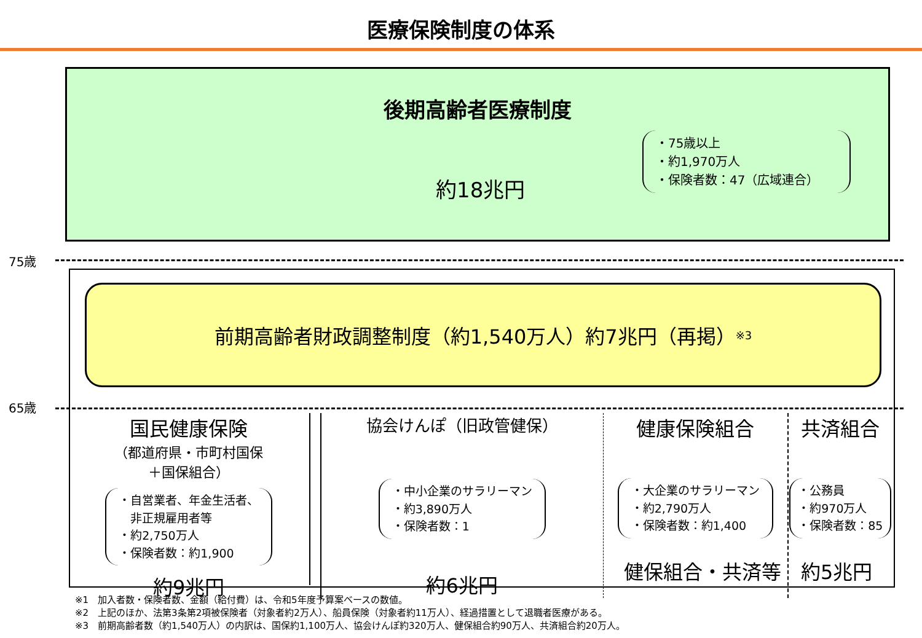医療保険制度の体系
後期高齢者医療制度
約18兆円
・75歳以上
・約1,970万人
・保険者数：47（広域連合）
75歳
前期高齢者財政調整制度（約1,540万人）約7兆円（再掲）<sup>※3</sup>
65歳
国民健康保険
（都道府県・市町村国保
＋国保組合）
・自営業者、年金生活者、
　非正規雇用者等
・約2,750万人
・保険者数：約1,900
約9兆円
協会けんぽ（旧政管健保）
・中小企業のサラリーマン
・約3,890万人
・保険者数：1
約6兆円
健康保険組合
・大企業のサラリーマン
・約2,790万人
・保険者数：約1,400
共済組合
・公務員
・約970万人
・保険者数：85
健保組合・共済等　約5兆円
※1　加入者数・保険者数、金額（給付費）は、令和5年度予算案ベースの数値。
※2　上記のほか、法第3条第2項被保険者（対象者約2万人）、船員保険（対象者約11万人）、経過措置として退職者医療がある。
※3　前期高齢者数（約1,540万人）の内訳は、国保約1,100万人、協会けんぽ約320万人、健保組合約90万人、共済組合約20万人。